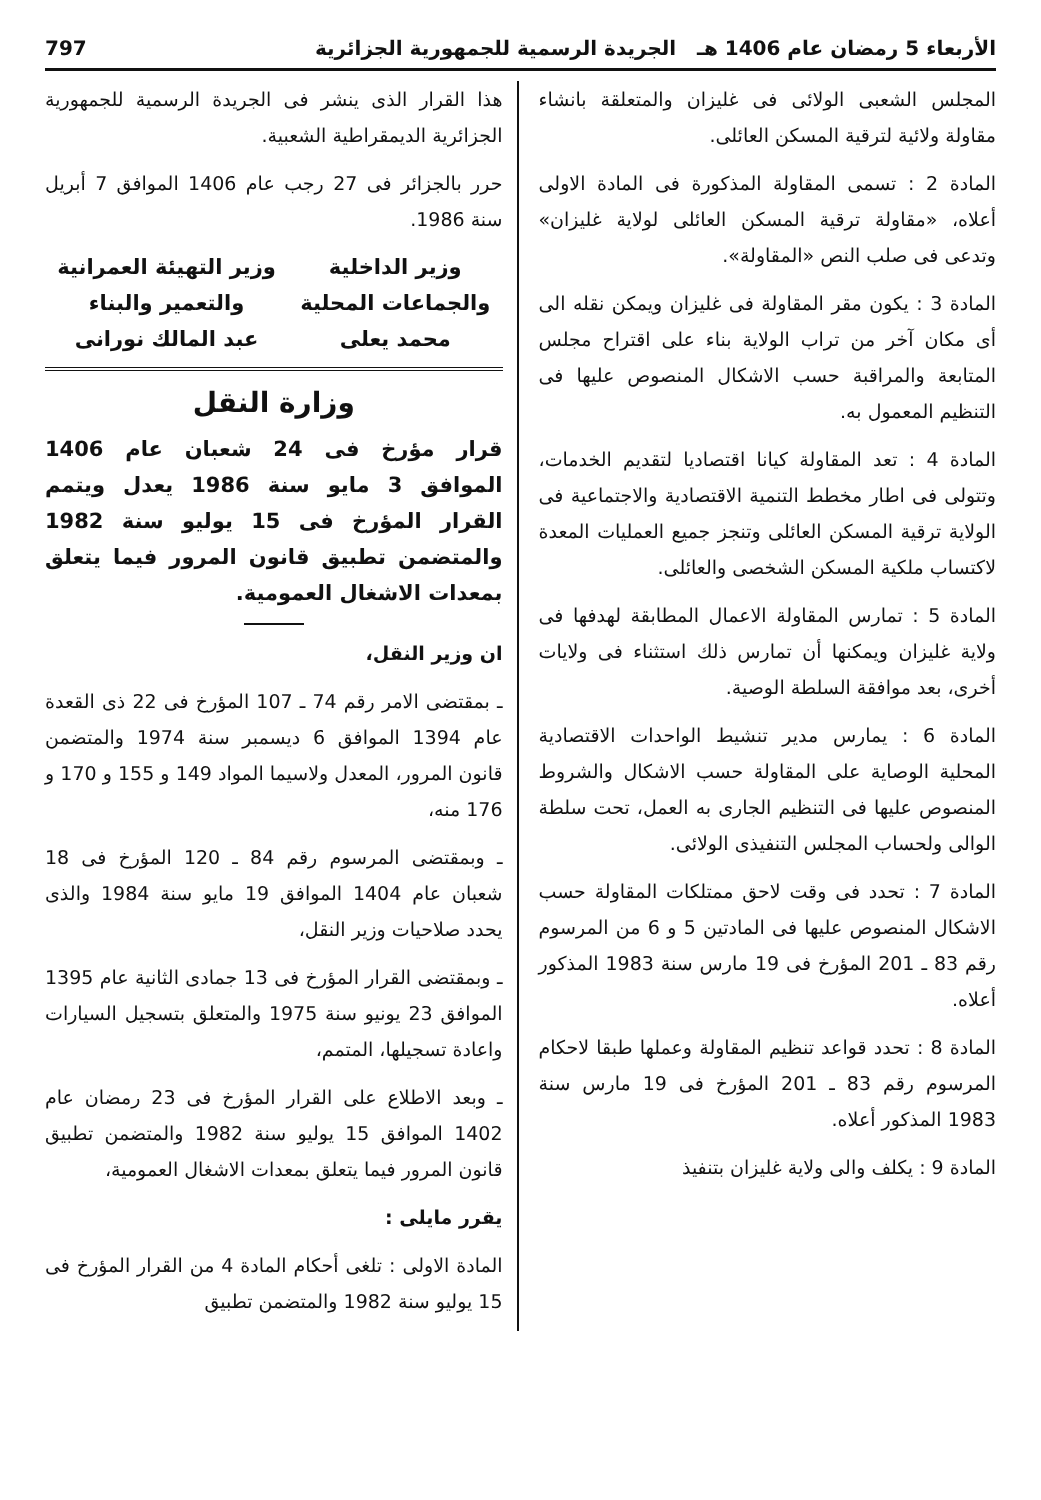الأربعاء 5 رمضان عام 1406 هـ الجريدة الرسمية للجمهورية الجزائرية 797
المجلس الشعبى الولائى فى غليزان والمتعلقة بانشاء مقاولة ولائية لترقية المسكن العائلى.
المادة 2 : تسمى المقاولة المذكورة فى المادة الاولى أعلاه، «مقاولة ترقية المسكن العائلى لولاية غليزان» وتدعى فى صلب النص «المقاولة».
المادة 3 : يكون مقر المقاولة فى غليزان ويمكن نقله الى أى مكان آخر من تراب الولاية بناء على اقتراح مجلس المتابعة والمراقبة حسب الاشكال المنصوص عليها فى التنظيم المعمول به.
المادة 4 : تعد المقاولة كيانا اقتصاديا لتقديم الخدمات، وتتولى فى اطار مخطط التنمية الاقتصادية والاجتماعية فى الولاية ترقية المسكن العائلى وتنجز جميع العمليات المعدة لاكتساب ملكية المسكن الشخصى والعائلى.
المادة 5 : تمارس المقاولة الاعمال المطابقة لهدفها فى ولاية غليزان ويمكنها أن تمارس ذلك استثناء فى ولايات أخرى، بعد موافقة السلطة الوصية.
المادة 6 : يمارس مدير تنشيط الواحدات الاقتصادية المحلية الوصاية على المقاولة حسب الاشكال والشروط المنصوص عليها فى التنظيم الجارى به العمل، تحت سلطة الوالى ولحساب المجلس التنفيذى الولائى.
المادة 7 : تحدد فى وقت لاحق ممتلكات المقاولة حسب الاشكال المنصوص عليها فى المادتين 5 و 6 من المرسوم رقم 83 ـ 201 المؤرخ فى 19 مارس سنة 1983 المذكور أعلاه.
المادة 8 : تحدد قواعد تنظيم المقاولة وعملها طبقا لاحكام المرسوم رقم 83 ـ 201 المؤرخ فى 19 مارس سنة 1983 المذكور أعلاه.
المادة 9 : يكلف والى ولاية غليزان بتنفيذ
هذا القرار الذى ينشر فى الجريدة الرسمية للجمهورية الجزائرية الديمقراطية الشعبية.
حرر بالجزائر فى 27 رجب عام 1406 الموافق 7 أبريل سنة 1986.
وزير الداخلية
والجماعات المحلية
محمد يعلى
وزير التهيئة العمرانية
والتعمير والبناء
عبد المالك نورانى
وزارة النقل
قرار مؤرخ فى 24 شعبان عام 1406 الموافق 3 مايو سنة 1986 يعدل ويتمم القرار المؤرخ فى 15 يوليو سنة 1982 والمتضمن تطبيق قانون المرور فيما يتعلق بمعدات الاشغال العمومية.
ان وزير النقل،
ـ بمقتضى الامر رقم 74 ـ 107 المؤرخ فى 22 ذى القعدة عام 1394 الموافق 6 ديسمبر سنة 1974 والمتضمن قانون المرور، المعدل ولاسيما المواد 149 و 155 و 170 و 176 منه،
ـ وبمقتضى المرسوم رقم 84 ـ 120 المؤرخ فى 18 شعبان عام 1404 الموافق 19 مايو سنة 1984 والذى يحدد صلاحيات وزير النقل،
ـ وبمقتضى القرار المؤرخ فى 13 جمادى الثانية عام 1395 الموافق 23 يونيو سنة 1975 والمتعلق بتسجيل السيارات واعادة تسجيلها، المتمم،
ـ وبعد الاطلاع على القرار المؤرخ فى 23 رمضان عام 1402 الموافق 15 يوليو سنة 1982 والمتضمن تطبيق قانون المرور فيما يتعلق بمعدات الاشغال العمومية،
يقرر مايلى :
المادة الاولى : تلغى أحكام المادة 4 من القرار المؤرخ فى 15 يوليو سنة 1982 والمتضمن تطبيق